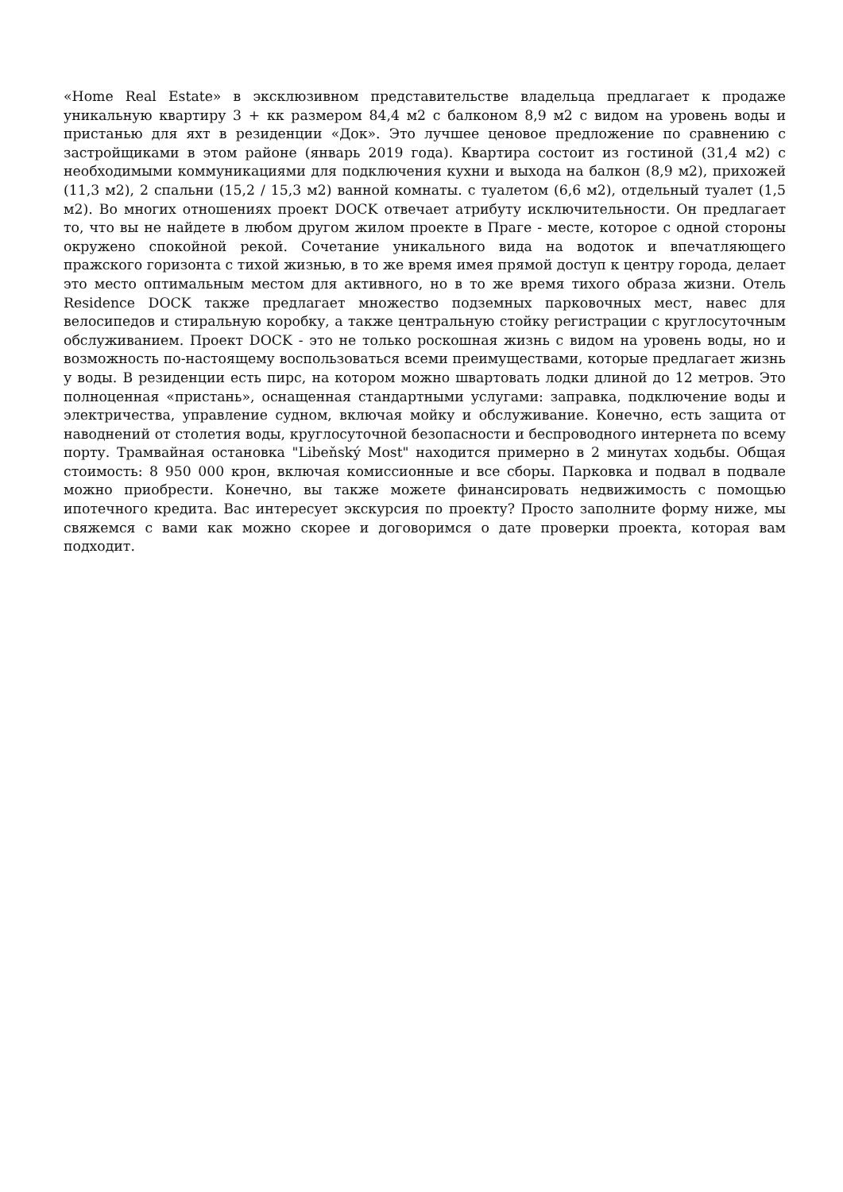«Home Real Estate» в эксклюзивном представительстве владельца предлагает к продаже уникальную квартиру 3 + кк размером 84,4 м2 с балконом 8,9 м2 с видом на уровень воды и пристанью для яхт в резиденции «Док». Это лучшее ценовое предложение по сравнению с застройщиками в этом районе (январь 2019 года). Квартира состоит из гостиной (31,4 м2) с необходимыми коммуникациями для подключения кухни и выхода на балкон (8,9 м2), прихожей (11,3 м2), 2 спальни (15,2 / 15,3 м2) ванной комнаты. с туалетом (6,6 м2), отдельный туалет (1,5 м2). Во многих отношениях проект DOCK отвечает атрибуту исключительности. Он предлагает то, что вы не найдете в любом другом жилом проекте в Праге - месте, которое с одной стороны окружено спокойной рекой. Сочетание уникального вида на водоток и впечатляющего пражского горизонта с тихой жизнью, в то же время имея прямой доступ к центру города, делает это место оптимальным местом для активного, но в то же время тихого образа жизни. Отель Residence DOCK также предлагает множество подземных парковочных мест, навес для велосипедов и стиральную коробку, а также центральную стойку регистрации с круглосуточным обслуживанием. Проект DOCK - это не только роскошная жизнь с видом на уровень воды, но и возможность по-настоящему воспользоваться всеми преимуществами, которые предлагает жизнь у воды. В резиденции есть пирс, на котором можно швартовать лодки длиной до 12 метров. Это полноценная «пристань», оснащенная стандартными услугами: заправка, подключение воды и электричества, управление судном, включая мойку и обслуживание. Конечно, есть защита от наводнений от столетия воды, круглосуточной безопасности и беспроводного интернета по всему порту. Трамвайная остановка "Libeňský Most" находится примерно в 2 минутах ходьбы. Общая стоимость: 8 950 000 крон, включая комиссионные и все сборы. Парковка и подвал в подвале можно приобрести. Конечно, вы также можете финансировать недвижимость с помощью ипотечного кредита. Вас интересует экскурсия по проекту? Просто заполните форму ниже, мы свяжемся с вами как можно скорее и договоримся о дате проверки проекта, которая вам подходит.